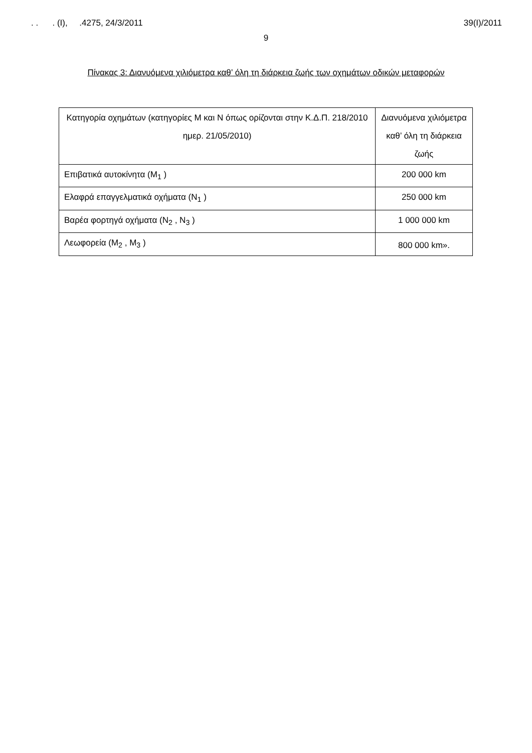. . . (I), .4275, 24/3/2011 39(I)/2011
9
Πίνακας 3: Διανυόμενα χιλιόμετρα καθ’ όλη τη διάρκεια ζωής των οχημάτων οδικών μεταφορών
| Κατηγορία οχημάτων (κατηγορίες Μ και Ν όπως ορίζονται στην Κ.Δ.Π. 218/2010 ημερ. 21/05/2010) | Διανυόμενα χιλιόμετρα καθ’ όλη τη διάρκεια ζωής |
| Επιβατικά αυτοκίνητα (M<sub>1</sub> ) | 200 000 km |
| Ελαφρά επαγγελματικά οχήματα (N<sub>1</sub> ) | 250 000 km |
| Βαρέα φορτηγά οχήματα (N<sub>2</sub> , N<sub>3</sub> ) | 1 000 000 km |
| Λεωφορεία (M<sub>2</sub> , M<sub>3</sub> ) | 800 000 km». |